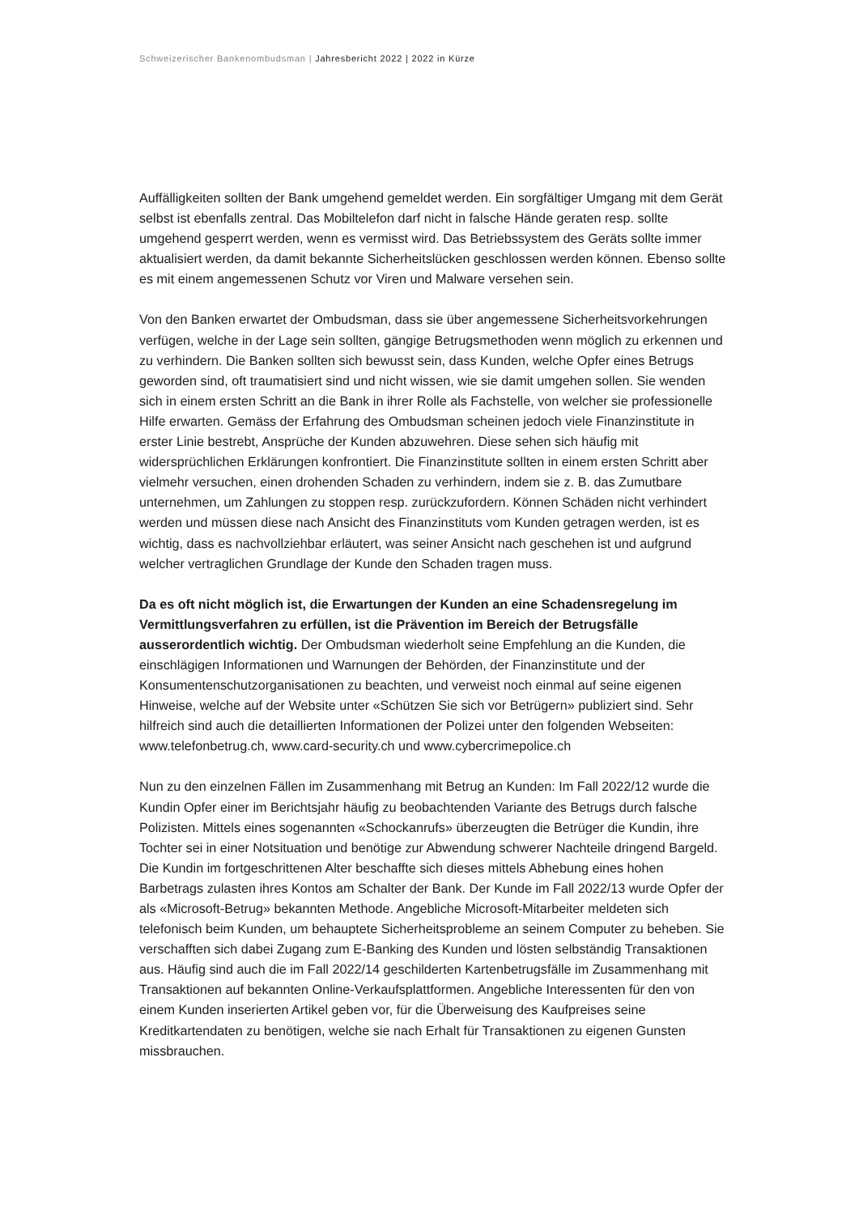Schweizerischer Bankenombudsman | Jahresbericht 2022 | 2022 in Kürze
Auffälligkeiten sollten der Bank umgehend gemeldet werden. Ein sorgfältiger Umgang mit dem Gerät selbst ist ebenfalls zentral. Das Mobiltelefon darf nicht in falsche Hände geraten resp. sollte umgehend gesperrt werden, wenn es vermisst wird. Das Betriebssystem des Geräts sollte immer aktualisiert werden, da damit bekannte Sicherheitslücken geschlossen werden können. Ebenso sollte es mit einem angemessenen Schutz vor Viren und Malware versehen sein.
Von den Banken erwartet der Ombudsman, dass sie über angemessene Sicherheitsvorkeh­rungen verfügen, welche in der Lage sein sollten, gängige Betrugsmethoden wenn möglich zu erkennen und zu verhindern. Die Banken sollten sich bewusst sein, dass Kunden, welche Opfer eines Betrugs geworden sind, oft traumatisiert sind und nicht wissen, wie sie damit umgehen sollen. Sie wenden sich in einem ersten Schritt an die Bank in ihrer Rolle als Fach­stelle, von welcher sie professionelle Hilfe erwarten. Gemäss der Erfahrung des Ombuds­man scheinen jedoch viele Finanzinstitute in erster Linie bestrebt, Ansprüche der Kunden abzuwehren. Diese sehen sich häufig mit widersprüchlichen Erklärungen konfrontiert. Die Finanzinstitute sollten in einem ersten Schritt aber vielmehr versuchen, einen drohenden Schaden zu verhindern, indem sie z. B. das Zumutbare unternehmen, um Zahlungen zu stop­pen resp. zurückzufordern. Können Schäden nicht verhindert werden und müssen diese nach Ansicht des Finanzinstituts vom Kunden getragen werden, ist es wichtig, dass es nach­vollziehbar erläutert, was seiner Ansicht nach geschehen ist und aufgrund welcher vertrag­lichen Grundlage der Kunde den Schaden tragen muss.
Da es oft nicht möglich ist, die Erwartungen der Kunden an eine Schadensregelung im Vermittlungsverfahren zu erfüllen, ist die Prävention im Bereich der Betrugsfälle ausserordentlich wichtig. Der Ombudsman wiederholt seine Empfehlung an die Kunden, die einschlägigen Informationen und Warnungen der Behörden, der Finanzinstitute und der Konsumentenschutzorganisationen zu beachten, und verweist noch einmal auf seine eige­nen Hinweise, welche auf der Website unter «Schützen Sie sich vor Betrügern» publiziert sind. Sehr hilfreich sind auch die detaillierten Informationen der Polizei unter den folgenden Webseiten: www.telefonbetrug.ch, www.card-security.ch und www.cybercrimepolice.ch
Nun zu den einzelnen Fällen im Zusammenhang mit Betrug an Kunden: Im Fall 2022/12 wurde die Kundin Opfer einer im Berichtsjahr häufig zu beobachtenden Variante des Betrugs durch falsche Polizisten. Mittels eines sogenannten «Schockanrufs» überzeugten die Betrü­ger die Kundin, ihre Tochter sei in einer Notsituation und benötige zur Abwendung schwerer Nachteile dringend Bargeld. Die Kundin im fortgeschrittenen Alter beschaffte sich dieses mittels Abhebung eines hohen Barbetrags zulasten ihres Kontos am Schalter der Bank. Der Kunde im Fall 2022/13 wurde Opfer der als «Microsoft-Betrug» bekannten Methode. Angeb­liche Microsoft-Mitarbeiter meldeten sich telefonisch beim Kunden, um behauptete Sicher­heitsprobleme an seinem Computer zu beheben. Sie verschafften sich dabei Zugang zum E-Banking des Kunden und lösten selbständig Transaktionen aus. Häufig sind auch die im Fall 2022/14 geschilderten Kartenbetrugsfälle im Zusammenhang mit Transaktionen auf be­kannten Online-Verkaufsplattformen. Angebliche Interessenten für den von einem Kunden inserierten Artikel geben vor, für die Überweisung des Kaufpreises seine Kreditkartendaten zu benötigen, welche sie nach Erhalt für Transaktionen zu eigenen Gunsten missbrauchen.